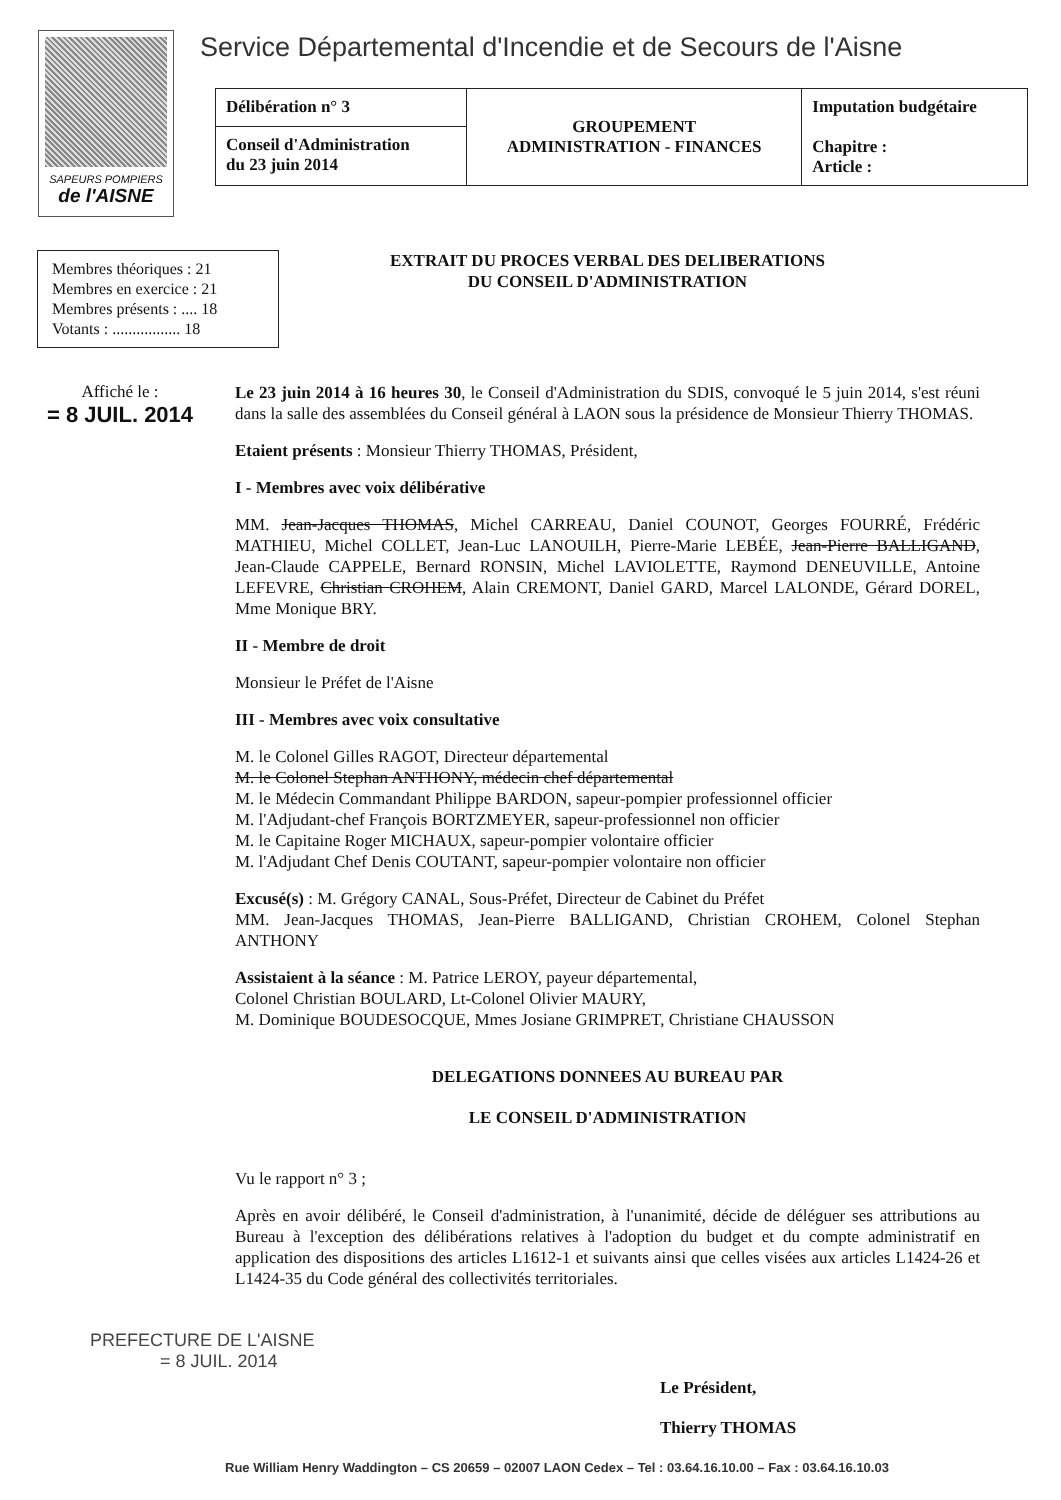SAPEURS POMPIERS
de l'AISNE
Service Départemental d'Incendie et de Secours de l'Aisne
| Délibération n° 3 | GROUPEMENT ADMINISTRATION - FINANCES | Imputation budgétaire Chapitre : Article : |
| Conseil d'Administration du 23 juin 2014 | | |
Membres théoriques : 21
Membres en exercice : 21
Membres présents : .... 18
Votants : ................. 18
Affiché le :
= 8 JUIL. 2014
EXTRAIT DU PROCES VERBAL DES DELIBERATIONS
DU CONSEIL D'ADMINISTRATION
Le 23 juin 2014 à 16 heures 30, le Conseil d'Administration du SDIS, convoqué le 5 juin 2014, s'est réuni dans la salle des assemblées du Conseil général à LAON sous la présidence de Monsieur Thierry THOMAS.
Etaient présents : Monsieur Thierry THOMAS, Président,
I - Membres avec voix délibérative
MM. Jean-Jacques THOMAS, Michel CARREAU, Daniel COUNOT, Georges FOURRÉ, Frédéric MATHIEU, Michel COLLET, Jean-Luc LANOUILH, Pierre-Marie LEBÉE, Jean-Pierre BALLIGAND, Jean-Claude CAPPELE, Bernard RONSIN, Michel LAVIOLETTE, Raymond DENEUVILLE, Antoine LEFEVRE, Christian CROHEM, Alain CREMONT, Daniel GARD, Marcel LALONDE, Gérard DOREL, Mme Monique BRY.
II - Membre de droit
Monsieur le Préfet de l'Aisne
III - Membres avec voix consultative
M. le Colonel Gilles RAGOT, Directeur départemental
M. le Colonel Stephan ANTHONY, médecin chef départemental
M. le Médecin Commandant Philippe BARDON, sapeur-pompier professionnel officier
M. l'Adjudant-chef François BORTZMEYER, sapeur-professionnel non officier
M. le Capitaine Roger MICHAUX, sapeur-pompier volontaire officier
M. l'Adjudant Chef Denis COUTANT, sapeur-pompier volontaire non officier
Excusé(s) : M. Grégory CANAL, Sous-Préfet, Directeur de Cabinet du Préfet
MM. Jean-Jacques THOMAS, Jean-Pierre BALLIGAND, Christian CROHEM, Colonel Stephan ANTHONY
Assistaient à la séance : M. Patrice LEROY, payeur départemental,
Colonel Christian BOULARD, Lt-Colonel Olivier MAURY,
M. Dominique BOUDESOCQUE, Mmes Josiane GRIMPRET, Christiane CHAUSSON
DELEGATIONS DONNEES AU BUREAU PAR
LE CONSEIL D'ADMINISTRATION
Vu le rapport n° 3 ;
Après en avoir délibéré, le Conseil d'administration, à l'unanimité, décide de déléguer ses attributions au Bureau à l'exception des délibérations relatives à l'adoption du budget et du compte administratif en application des dispositions des articles L1612-1 et suivants ainsi que celles visées aux articles L1424-26 et L1424-35 du Code général des collectivités territoriales.
PREFECTURE DE L'AISNE
= 8 JUIL. 2014
Le Président,
Thierry THOMAS
Rue William Henry Waddington – CS 20659 – 02007 LAON Cedex – Tel : 03.64.16.10.00 – Fax : 03.64.16.10.03